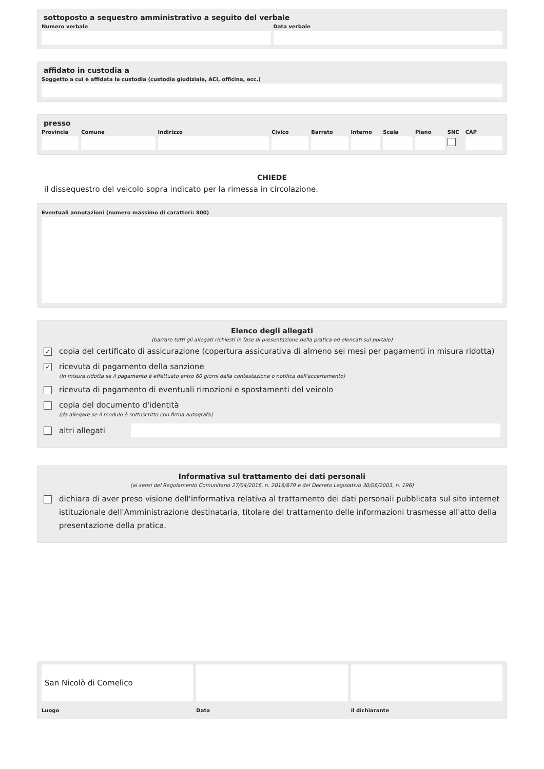sottoposto a sequestro amministrativo a seguito del verbale
Numero verbale Data verbale
affidato in custodia a
Soggetto a cui è affidata la custodia (custodia giudiziale, ACI, officina, ecc.)
presso
Provincia Comune Indirizzo Civico Barrato Interno Scala Piano SNC CAP
CHIEDE
il dissequestro del veicolo sopra indicato per la rimessa in circolazione.
Eventuali annotazioni (numero massimo di caratteri: 800)
Elenco degli allegati
(barrare tutti gli allegati richiesti in fase di presentazione della pratica ed elencati sul portale)
✓ copia del certificato di assicurazione (copertura assicurativa di almeno sei mesi per pagamenti in misura ridotta)
✓ ricevuta di pagamento della sanzione
(In misura ridotta se il pagamento è effettuato entro 60 giorni dalla contestazione o notifica dell'accertamento)
ricevuta di pagamento di eventuali rimozioni e spostamenti del veicolo
copia del documento d'identità
(da allegare se il modulo è sottoscritto con firma autografa)
altri allegati
Informativa sul trattamento dei dati personali
(ai sensi del Regolamento Comunitario 27/04/2016, n. 2016/679 e del Decreto Legislativo 30/06/2003, n. 196)
dichiara di aver preso visione dell'informativa relativa al trattamento dei dati personali pubblicata sul sito internet istituzionale dell'Amministrazione destinataria, titolare del trattamento delle informazioni trasmesse all'atto della presentazione della pratica.
San Nicolò di Comelico
Luogo
Data il dichiarante